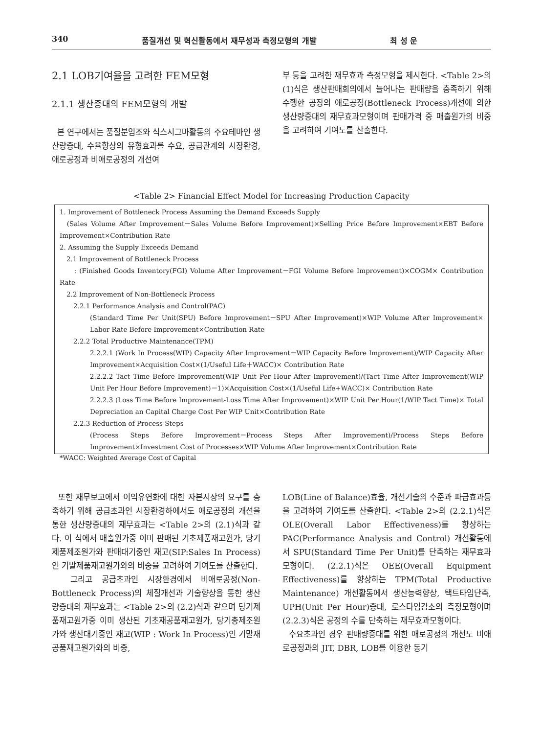340 품질개선 및 혁신활동에서 재무성과 측정모형의 개발 최 성 운
2.1 LOB기여율을 고려한 FEM모형
2.1.1 생산증대의 FEM모형의 개발
본 연구에서는 품질분임조와 식스시그마활동의 주요테마인 생산량증대, 수율향상의 유형효과를 수요, 공급관계의 시장환경, 애로공정과 비애로공정의 개선여
부 등을 고려한 재무효과 측정모형을 제시한다. <Table 2>의 (1)식은 생산판매회의에서 늘어나는 판매량을 충족하기 위해 수행한 공장의 애로공정(Bottleneck Process)개선에 의한 생산량증대의 재무효과모형이며 판매가격 중 매출원가의 비중을 고려하여 기여도를 산출한다.
<Table 2> Financial Effect Model for Increasing Production Capacity
1. Improvement of Bottleneck Process Assuming the Demand Exceeds Supply
(Sales Volume After Improvement－Sales Volume Before Improvement)×Selling Price Before Improvement×EBT Before Improvement×Contribution Rate
2. Assuming the Supply Exceeds Demand
2.1 Improvement of Bottleneck Process
: (Finished Goods Inventory(FGI) Volume After Improvement－FGI Volume Before Improvement)×COGM× Contribution Rate
2.2 Improvement of Non-Bottleneck Process
2.2.1 Performance Analysis and Control(PAC)
(Standard Time Per Unit(SPU) Before Improvement－SPU After Improvement)×WIP Volume After Improvement× Labor Rate Before Improvement×Contribution Rate
2.2.2 Total Productive Maintenance(TPM)
2.2.2.1 (Work In Process(WIP) Capacity After Improvement－WIP Capacity Before Improvement)/WIP Capacity After Improvement×Acquisition Cost×(1/Useful Life＋WACC)× Contribution Rate
2.2.2.2 Tact Time Before Improvement(WIP Unit Per Hour After Improvement)/(Tact Time After Improvement(WIP Unit Per Hour Before Improvement)－1)×Acquisition Cost×(1/Useful Life+WACC)× Contribution Rate
2.2.2.3 (Loss Time Before Improvement-Loss Time After Improvement)×WIP Unit Per Hour(1/WIP Tact Time)× Total Depreciation an Capital Charge Cost Per WIP Unit×Contribution Rate
2.2.3 Reduction of Process Steps
(Process Steps Before Improvement－Process Steps After Improvement)/Process Steps Before Improvement×Investment Cost of Processes×WIP Volume After Improvement×Contribution Rate
*WACC: Weighted Average Cost of Capital
또한 재무보고에서 이익유연화에 대한 자본시장의 요구를 충족하기 위해 공급초과인 시장환경하에서도 애로공정의 개선을 통한 생산량증대의 재무효과는 <Table 2>의 (2.1)식과 같다. 이 식에서 매출원가중 이미 판매된 기초제품재고원가, 당기제품제조원가와 판매대기중인 재고(SIP:Sales In Process)인 기말제품재고원가와의 비중을 고려하여 기여도를 산출한다.
그리고 공급초과인 시장환경에서 비애로공정(Non-Bottleneck Process)의 체질개선과 기술향상을 통한 생산량증대의 재무효과는 <Table 2>의 (2.2)식과 같으며 당기제품재고원가중 이미 생산된 기초재공품재고원가, 당기총제조원가와 생산대기중인 재고(WIP : Work In Process)인 기말재공품재고원가와의 비중,
LOB(Line of Balance)효율, 개선기술의 수준과 파급효과등을 고려하여 기여도를 산출한다. <Table 2>의 (2.2.1)식은 OLE(Overall Labor Effectiveness)를 향상하는 PAC(Performance Analysis and Control) 개선활동에서 SPU(Standard Time Per Unit)를 단축하는 재무효과모형이다. (2.2.1)식은 OEE(Overall Equipment Effectiveness)를 향상하는 TPM(Total Productive Maintenance) 개선활동에서 생산능력향상, 택트타임단축, UPH(Unit Per Hour)증대, 로스타임감소의 측정모형이며 (2.2.3)식은 공정의 수를 단축하는 재무효과모형이다.
수요초과인 경우 판매량증대를 위한 애로공정의 개선도 비애로공정과의 JIT, DBR, LOB를 이용한 동기